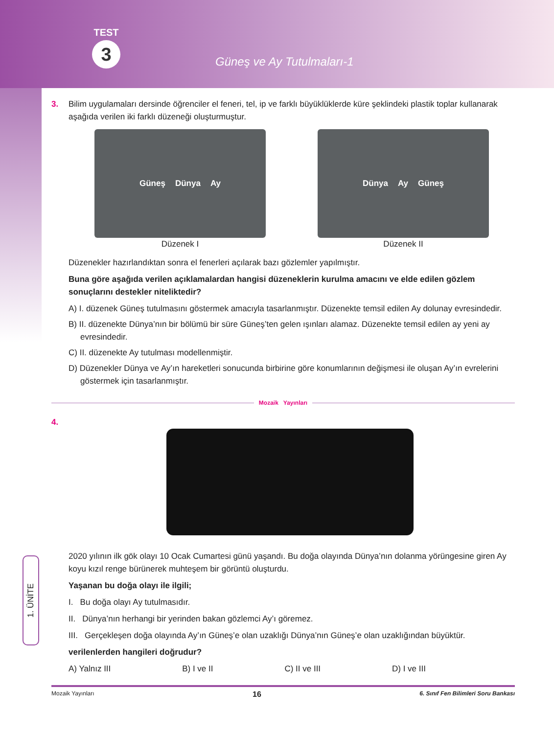TEST
3
Güneş ve Ay Tutulmaları-1
3. Bilim uygulamaları dersinde öğrenciler el feneri, tel, ip ve farklı büyüklüklerde küre şeklindeki plastik toplar kullanarak aşağıda verilen iki farklı düzeneği oluşturmuştur.
Güneş Dünya Ay
Düzenek I
Dünya Ay Güneş
Düzenek II
Düzenekler hazırlandıktan sonra el fenerleri açılarak bazı gözlemler yapılmıştır.
Buna göre aşağıda verilen açıklamalardan hangisi düzeneklerin kurulma amacını ve elde edilen gözlem sonuçlarını destekler niteliktedir?
A) I. düzenek Güneş tutulmasını göstermek amacıyla tasarlanmıştır. Düzenekte temsil edilen Ay dolunay evresindedir.
B) II. düzenekte Dünya’nın bir bölümü bir süre Güneş’ten gelen ışınları alamaz. Düzenekte temsil edilen ay yeni ay evresindedir.
C) II. düzenekte Ay tutulması modellenmiştir.
D) Düzenekler Dünya ve Ay’ın hareketleri sonucunda birbirine göre konumlarının değişmesi ile oluşan Ay’ın evrelerini göstermek için tasarlanmıştır.
Mozaik Yayınları
4.
2020 yılının ilk gök olayı 10 Ocak Cumartesi günü yaşandı. Bu doğa olayında Dünya’nın dolanma yörüngesine giren Ay koyu kızıl renge bürünerek muhteşem bir görüntü oluşturdu.
Yaşanan bu doğa olayı ile ilgili;
I. Bu doğa olayı Ay tutulmasıdır.
II. Dünya’nın herhangi bir yerinden bakan gözlemci Ay’ı göremez.
III. Gerçekleşen doğa olayında Ay’ın Güneş’e olan uzaklığı Dünya’nın Güneş’e olan uzaklığından büyüktür.
verilenlerden hangileri doğrudur?
A) Yalnız III B) I ve II C) II ve III D) I ve III
1. ÜNİTE
Mozaik Yayınları 16 6. Sınıf Fen Bilimleri Soru Bankası